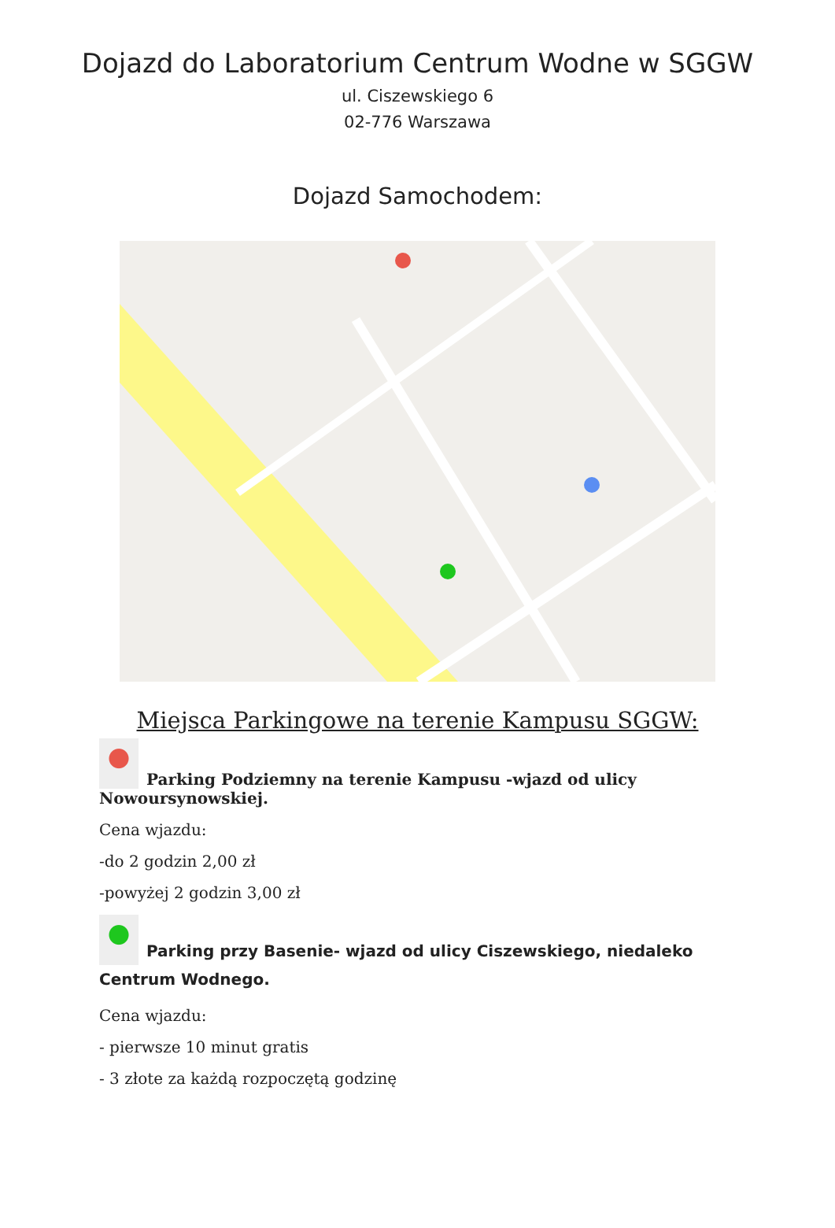Dojazd do Laboratorium Centrum Wodne w SGGW
ul. Ciszewskiego 6
02-776 Warszawa
Dojazd Samochodem:
Miejsca Parkingowe na terenie Kampusu SGGW:
Parking Podziemny na terenie Kampusu -wjazd od ulicy Nowoursynowskiej.
Cena wjazdu:
-do 2 godzin 2,00 zł
-powyżej 2 godzin 3,00 zł
Parking przy Basenie- wjazd od ulicy Ciszewskiego, niedaleko Centrum Wodnego.
Cena wjazdu:
- pierwsze 10 minut gratis
- 3 złote za każdą rozpoczętą godzinę